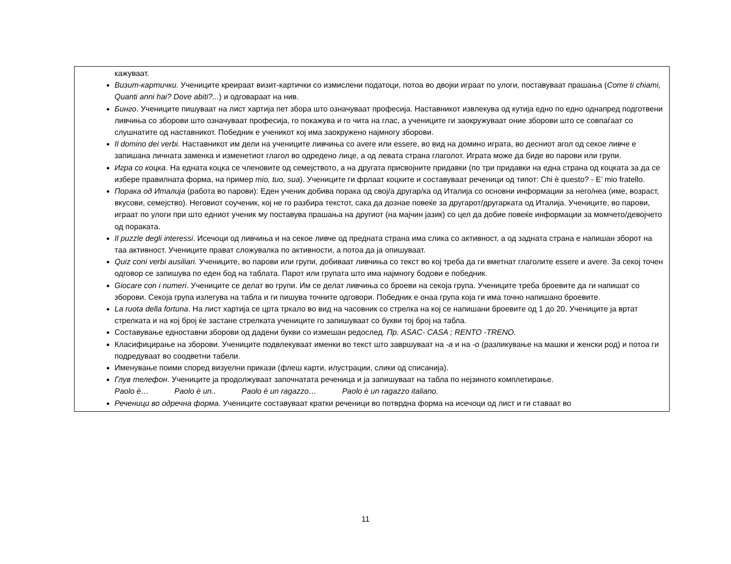| кажуваат. Визит-картички. Учениците креираат визит-картички со измислени податоци, потоа во двојки играат по улоги, поставуваат прашања ( Come ti chiami, Quanti anni hai? Dove abiti?... ) и одговараат на нив. Бинго . Учениците пишуваат на лист хартија пет збора што означуваат професија. Наставникот извлекува од кутија едно по едно однапред подготвени ливчиња со зборови што означуваат професија, го покажува и го чита на глас, а учениците ги заокружуваат оние зборови што се совпаѓаат со слушнатите од наставникот. Победник е ученикот кој има заокружено најмногу зборови. Il domino dei verbi. Наставникот им дели на учениците ливчиња со avere или essere, во вид на домино играта, во десниот агол од секое ливче е запишана личната заменка и изменетиот глагол во одредено лице, а од левата страна глаголот. Играта може да биде во парови или групи. Игра со коцка . На едната коцка се членовите од семејството, а на другата присвојните придавки (по три придавки на една страна од коцката за да се избере правилната форма, на пример mio, tuo, sua ). Учениците ги фрлаат коцките и составуваат реченици од типот: Chi è questo? - E’ mio fratello. Порака од Италија (работа во парови): Еден ученик добива порака од свој/а другар/ка од Италија со основни информации за него/неа (име, возраст, вкусови, семејство). Неговиот соученик, кој не го разбира текстот, сака да дознае повеќе за другарот/другарката од Италија. Учениците, во парови, играат по улоги при што едниот ученик му поставува прашања на другиот (на мајчин јазик) со цел да добие повеќе информации за момчето/девојчето од пораката. Il puzzle degli interessi . Исечоци од ливчиња и на секое ливче од предната страна има слика со активност, а од задната страна е напишан зборот на таа активност. Учениците прават сложувалка по активности, а потоа да ја опишуваат. Quiz coni verbi ausiliari. Учениците, во парови или групи, добиваат ливчиња со текст во кој треба да ги вметнат глаголите essere и avere. За секој точен одговор се запишува по еден бод на таблата. Парот или групата што има најмногу бодови е победник. Giocare con i numeri . Учениците се делат во групи. Им се делат ливчиња со броеви на секоја група. Учениците треба броевите да ги напишат со зборови. Секоја група излегува на табла и ги пишува точните одговори. Победник е онаа група која ги има точно напишано броевите. La ruota della fortuna . На лист хартија се црта тркало во вид на часовник со стрелка на кој се напишани броевите од 1 до 20. Учениците ја вртат стрелката и на кој број ќе застане стрелката учениците го запишуваат со букви тој број на табла. Составување едноставни зборови од дадени букви со измешан редослед. Пр. ASAC- CASA ; RENTO -TRENO. Класифицирање на зборови. Учениците подвлекуваат именки во текст што завршуваат на -а и на -о (разликување на машки и женски род) и потоа ги подредуваат во соодветни табели. Именување поими според визуелни прикази (флеш карти, илустрации, слики од списанија). Глув телефон . Учениците ја продолжуваат започнатата реченица и ја запишуваат на табла по нејзиното комплетирање. Paolo è… Paolo è un.. Paolo è un ragazzo… Paolo è un ragazzo italiano. Реченици во одречна форма. Учениците составуваат кратки реченици во потврдна форма на исечоци од лист и ги ставаат во |
11